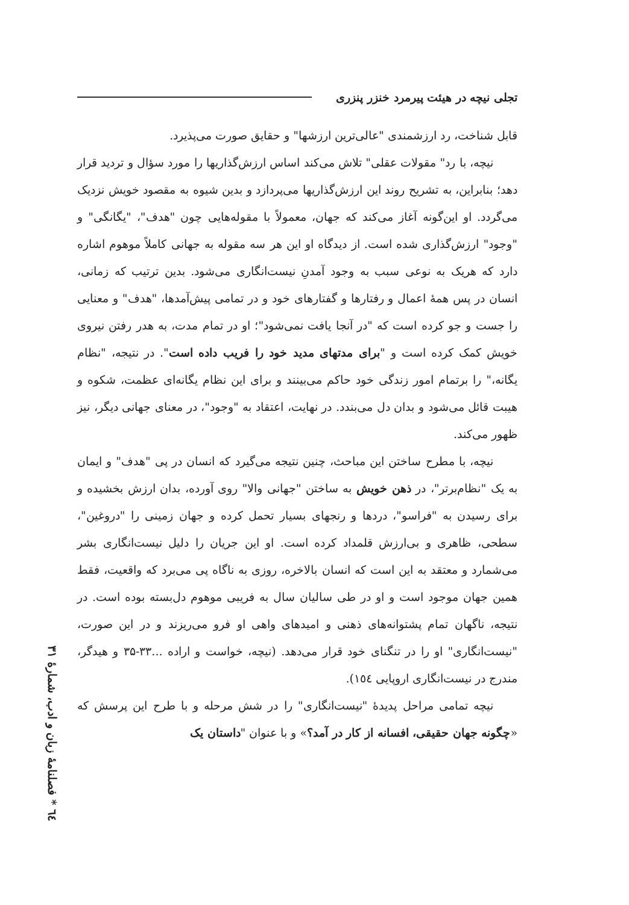تجلی نیچه در هیئت پیرمرد خنزر پنزری
قابل شناخت، رد ارزشمندی "عالی‌ترین ارزشها" و حقایق صورت می‌پذیرد.
نیچه، با رد" مقولات عقلی" تلاش می‌کند اساس ارزش‌گذاریها را مورد سؤال و تردید قرار دهد؛ بنابراین، به تشریح روند این ارزش‌گذاریها می‌پردازد و بدین شیوه به مقصود خویش نزدیک می‌گردد. او این‌گونه آغاز می‌کند که جهان، معمولاً با مقوله‌هایی چون "هدف"، "یگانگی" و "وجود" ارزش‌گذاری شده است. از دیدگاه او این هر سه مقوله به جهانی کاملاً موهوم اشاره دارد که هریک به نوعی سبب به وجود آمدنِ نیست‌انگاری می‌شود. بدین ترتیب که زمانی، انسان در پس همهٔ اعمال و رفتارها و گفتارهای خود و در تمامی پیش‌آمدها، "هدف" و معنایی را جست و جو کرده است که "در آنجا یافت نمی‌شود"؛ او در تمام مدت، به هدر رفتن نیروی خویش کمک کرده است و "برای مدتهای مدید خود را فریب داده است". در نتیجه، "نظام یگانه،" را برتمام امور زندگی خود حاکم می‌بینند و برای این نظام یگانه‌ای عظمت، شکوه و هیبت قائل می‌شود و بدان دل می‌بندد. در نهایت، اعتقاد به "وجود"، در معنای جهانی دیگر، نیز ظهور می‌کند.
نیچه، با مطرح ساختن این مباحث، چنین نتیجه می‌گیرد که انسان در پی "هدف" و ایمان به یک "نظام‌برتر"، در ذهن خویش به ساختن "جهانی والا" روی آورده، بدان ارزش بخشیده و برای رسیدن به "فراسو"، دردها و رنجهای بسیار تحمل کرده و جهان زمینی را "دروغین"، سطحی، ظاهری و بی‌ارزش قلمداد کرده است. او این جریان را دلیل نیست‌انگاری بشر می‌شمارد و معتقد به این است که انسان بالاخره، روزی به ناگاه پی می‌برد که واقعیت، فقط همین جهان موجود است و او در طی سالیان سال به فریبی موهوم دل‌بسته بوده است. در نتیجه، ناگهان تمام پشتوانه‌های ذهنی و امیدهای واهی او فرو می‌ریزند و در این صورت، "نیست‌انگاری" او را در تنگنای خود قرار می‌دهد. (نیچه، خواست و اراده ...۳۳-۳۵ و هیدگر، مندرج در نیست‌انگاری اروپایی ١٥٤).
نیچه تمامی مراحل پدیدهٔ "نیست‌انگاری" را در شش مرحله و با طرح این پرسش که «چگونه جهان حقیقی، افسانه از کار در آمد؟» و با عنوان "داستان یک
٦٤ * فصلنامهٔ زبان و ادب، شمارهٔ ٣١